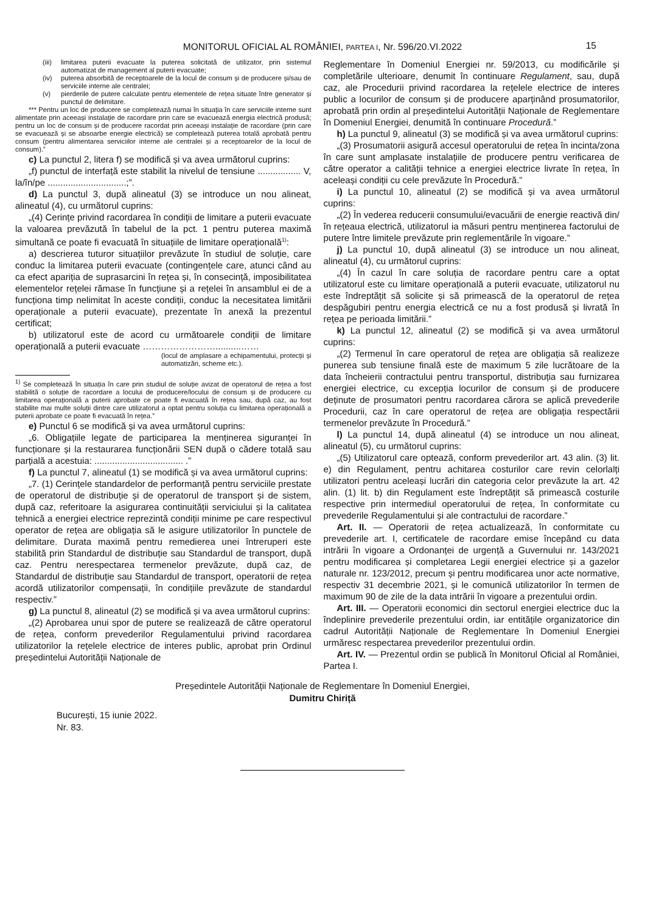MONITORUL OFICIAL AL ROMÂNIEI, PARTEA I, Nr. 596/20.VI.2022 15
(iii) limitarea puterii evacuate la puterea solicitată de utilizator, prin sistemul automatizat de management al puterii evacuate;
(iv) puterea absorbită de receptoarele de la locul de consum și de producere și/sau de serviciile interne ale centralei;
(v) pierderile de putere calculate pentru elementele de rețea situate între generator și punctul de delimitare.
*** Pentru un loc de producere se completează numai în situația în care serviciile interne sunt alimentate prin aceeași instalație de racordare prin care se evacuează energia electrică produsă; pentru un loc de consum și de producere racordat prin aceeași instalație de racordare (prin care se evacuează și se absoarbe energie electrică) se completează puterea totală aprobată pentru consum (pentru alimentarea serviciilor interne ale centralei și a receptoarelor de la locul de consum).”
c) La punctul 2, litera f) se modifică și va avea următorul cuprins:
„f) punctul de interfață este stabilit la nivelul de tensiune ................. V, la/în/pe ...............................;”.
d) La punctul 3, după alineatul (3) se introduce un nou alineat, alineatul (4), cu următorul cuprins:
„(4) Cerințe privind racordarea în condiții de limitare a puterii evacuate la valoarea prevăzută în tabelul de la pct. 1 pentru puterea maximă simultană ce poate fi evacuată în situațiile de limitare operațională<sup>1)</sup>:
a) descrierea tuturor situațiilor prevăzute în studiul de soluție, care conduc la limitarea puterii evacuate (contingențele care, atunci când au ca efect apariția de suprasarcini în rețea și, în consecință, imposibilitatea elementelor rețelei rămase în funcțiune și a rețelei în ansamblul ei de a funcționa timp nelimitat în aceste condiții, conduc la necesitatea limitării operaționale a puterii evacuate), prezentate în anexă la prezentul certificat;
b) utilizatorul este de acord cu următoarele condiții de limitare operațională a puterii evacuate ……………………..........……
(locul de amplasare a echipamentului, protecții și automatizări, scheme etc.).
<sup>1)</sup> Se completează în situația în care prin studiul de soluție avizat de operatorul de rețea a fost stabilită o soluție de racordare a locului de producere/locului de consum și de producere cu limitarea operațională a puterii aprobate ce poate fi evacuată în rețea sau, după caz, au fost stabilite mai multe soluții dintre care utilizatorul a optat pentru soluția cu limitarea operațională a puterii aprobate ce poate fi evacuată în rețea.”
e) Punctul 6 se modifică și va avea următorul cuprins:
„6. Obligațiile legate de participarea la menținerea siguranței în funcționare și la restaurarea funcționării SEN după o cădere totală sau parțială a acestuia: ................................... .”
f) La punctul 7, alineatul (1) se modifică și va avea următorul cuprins:
„7. (1) Cerințele standardelor de performanță pentru serviciile prestate de operatorul de distribuție și de operatorul de transport și de sistem, după caz, referitoare la asigurarea continuității serviciului și la calitatea tehnică a energiei electrice reprezintă condiții minime pe care respectivul operator de rețea are obligația să le asigure utilizatorilor în punctele de delimitare. Durata maximă pentru remedierea unei întreruperi este stabilită prin Standardul de distribuție sau Standardul de transport, după caz. Pentru nerespectarea termenelor prevăzute, după caz, de Standardul de distribuție sau Standardul de transport, operatorii de rețea acordă utilizatorilor compensații, în condițiile prevăzute de standardul respectiv.”
g) La punctul 8, alineatul (2) se modifică și va avea următorul cuprins:
„(2) Aprobarea unui spor de putere se realizează de către operatorul de rețea, conform prevederilor Regulamentului privind racordarea utilizatorilor la rețelele electrice de interes public, aprobat prin Ordinul președintelui Autorității Naționale de
Reglementare în Domeniul Energiei nr. 59/2013, cu modificările și completările ulterioare, denumit în continuare Regulament, sau, după caz, ale Procedurii privind racordarea la rețelele electrice de interes public a locurilor de consum și de producere aparținând prosumatorilor, aprobată prin ordin al președintelui Autorității Naționale de Reglementare în Domeniul Energiei, denumită în continuare Procedură.”
h) La punctul 9, alineatul (3) se modifică și va avea următorul cuprins:
„(3) Prosumatorii asigură accesul operatorului de rețea în incinta/zona în care sunt amplasate instalațiile de producere pentru verificarea de către operator a calității tehnice a energiei electrice livrate în rețea, în aceleași condiții cu cele prevăzute în Procedură.”
i) La punctul 10, alineatul (2) se modifică și va avea următorul cuprins:
„(2) În vederea reducerii consumului/evacuării de energie reactivă din/în rețeaua electrică, utilizatorul ia măsuri pentru menținerea factorului de putere între limitele prevăzute prin reglementările în vigoare.”
j) La punctul 10, după alineatul (3) se introduce un nou alineat, alineatul (4), cu următorul cuprins:
„(4) În cazul în care soluția de racordare pentru care a optat utilizatorul este cu limitare operațională a puterii evacuate, utilizatorul nu este îndreptățit să solicite și să primească de la operatorul de rețea despăgubiri pentru energia electrică ce nu a fost produsă și livrată în rețea pe perioada limitării.”
k) La punctul 12, alineatul (2) se modifică și va avea următorul cuprins:
„(2) Termenul în care operatorul de rețea are obligația să realizeze punerea sub tensiune finală este de maximum 5 zile lucrătoare de la data încheierii contractului pentru transportul, distribuția sau furnizarea energiei electrice, cu excepția locurilor de consum și de producere deținute de prosumatori pentru racordarea cărora se aplică prevederile Procedurii, caz în care operatorul de rețea are obligația respectării termenelor prevăzute în Procedură.”
l) La punctul 14, după alineatul (4) se introduce un nou alineat, alineatul (5), cu următorul cuprins:
„(5) Utilizatorul care optează, conform prevederilor art. 43 alin. (3) lit. e) din Regulament, pentru achitarea costurilor care revin celorlalți utilizatori pentru aceleași lucrări din categoria celor prevăzute la art. 42 alin. (1) lit. b) din Regulament este îndreptățit să primească costurile respective prin intermediul operatorului de rețea, în conformitate cu prevederile Regulamentului și ale contractului de racordare.”
Art. II. — Operatorii de rețea actualizează, în conformitate cu prevederile art. I, certificatele de racordare emise începând cu data intrării în vigoare a Ordonanței de urgență a Guvernului nr. 143/2021 pentru modificarea și completarea Legii energiei electrice și a gazelor naturale nr. 123/2012, precum și pentru modificarea unor acte normative, respectiv 31 decembrie 2021, și le comunică utilizatorilor în termen de maximum 90 de zile de la data intrării în vigoare a prezentului ordin.
Art. III. — Operatorii economici din sectorul energiei electrice duc la îndeplinire prevederile prezentului ordin, iar entitățile organizatorice din cadrul Autorității Naționale de Reglementare în Domeniul Energiei urmăresc respectarea prevederilor prezentului ordin.
Art. IV. — Prezentul ordin se publică în Monitorul Oficial al României, Partea I.
Președintele Autorității Naționale de Reglementare în Domeniul Energiei,
Dumitru Chiriță
București, 15 iunie 2022.
Nr. 83.